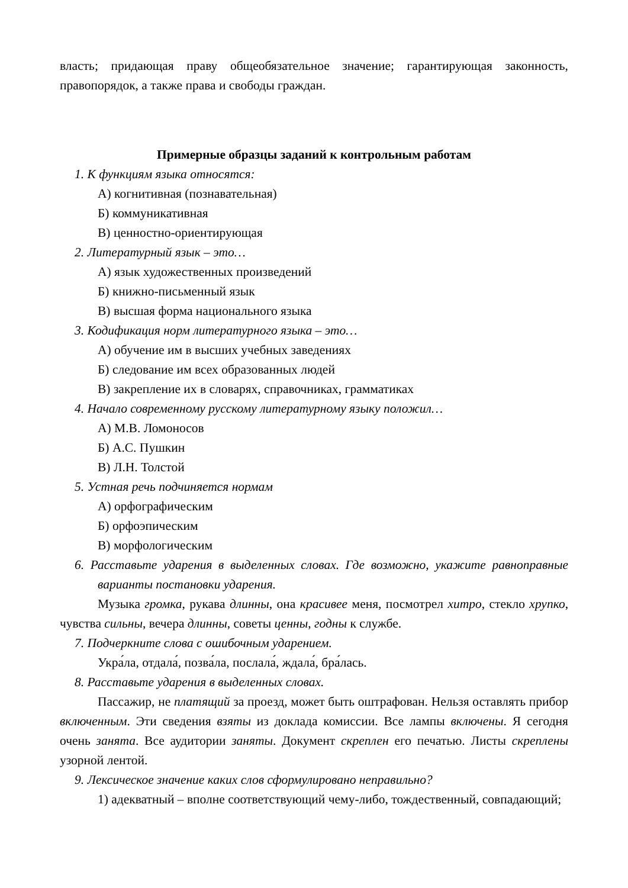власть; придающая праву общеобязательное значение; гарантирующая законность, правопорядок, а также права и свободы граждан.
Примерные образцы заданий к контрольным работам
1. К функциям языка относятся:
А) когнитивная (познавательная)
Б) коммуникативная
В) ценностно-ориентирующая
2. Литературный язык – это…
А) язык художественных произведений
Б) книжно-письменный язык
В) высшая форма национального языка
3. Кодификация норм литературного языка – это…
А) обучение им в высших учебных заведениях
Б) следование им всех образованных людей
В) закрепление их в словарях, справочниках, грамматиках
4. Начало современному русскому литературному языку положил…
А) М.В. Ломоносов
Б) А.С. Пушкин
В) Л.Н. Толстой
5. Устная речь подчиняется нормам
А) орфографическим
Б) орфоэпическим
В) морфологическим
6. Расставьте ударения в выделенных словах. Где возможно, укажите равноправные варианты постановки ударения.
Музыка громка, рукава длинны, она красивее меня, посмотрел хитро, стекло хрупко, чувства сильны, вечера длинны, советы ценны, годны к службе.
7. Подчеркните слова с ошибочным ударением.
Укра́ла, отдала́, позва́ла, послала́, ждала́, бра́лась.
8. Расставьте ударения в выделенных словах.
Пассажир, не платящий за проезд, может быть оштрафован. Нельзя оставлять прибор включенным. Эти сведения взяты из доклада комиссии. Все лампы включены. Я сегодня очень занята. Все аудитории заняты. Документ скреплен его печатью. Листы скреплены узорной лентой.
9. Лексическое значение каких слов сформулировано неправильно?
1) адекватный – вполне соответствующий чему-либо, тождественный, совпадающий;